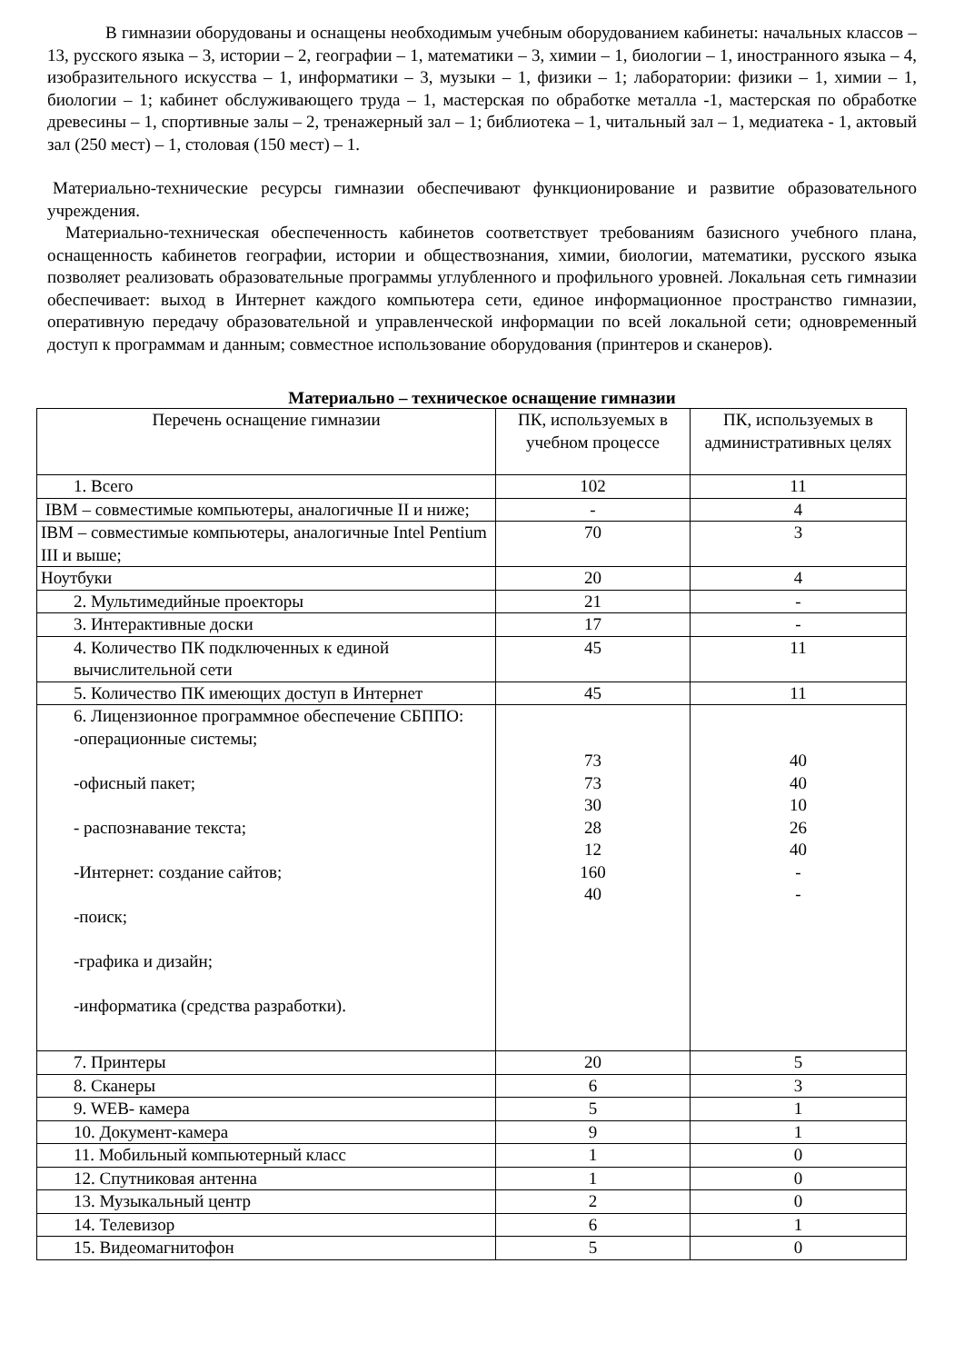В гимназии оборудованы и оснащены необходимым учебным оборудованием кабинеты: начальных классов – 13, русского языка – 3, истории – 2, географии – 1, математики – 3, химии – 1, биологии – 1, иностранного языка – 4, изобразительного искусства – 1, информатики – 3, музыки – 1, физики – 1; лаборатории: физики – 1, химии – 1, биологии – 1; кабинет обслуживающего труда – 1, мастерская по обработке металла -1, мастерская по обработке древесины – 1, спортивные залы – 2, тренажерный зал – 1; библиотека – 1, читальный зал – 1, медиатека - 1, актовый зал (250 мест) – 1, столовая (150 мест) – 1.
Материально-технические ресурсы гимназии обеспечивают функционирование и развитие образовательного учреждения.
Материально-техническая обеспеченность кабинетов соответствует требованиям базисного учебного плана, оснащенность кабинетов географии, истории и обществознания, химии, биологии, математики, русского языка позволяет реализовать образовательные программы углубленного и профильного уровней. Локальная сеть гимназии обеспечивает: выход в Интернет каждого компьютера сети, единое информационное пространство гимназии, оперативную передачу образовательной и управленческой информации по всей локальной сети; одновременный доступ к программам и данным; совместное использование оборудования (принтеров и сканеров).
Материально – техническое оснащение гимназии
| Перечень оснащение гимназии | ПК, используемых в учебном процессе | ПК, используемых в административных целях |
| 1. Всего | 102 | 11 |
| IBM – совместимые компьютеры, аналогичные II и ниже; | - | 4 |
| IBM – совместимые компьютеры, аналогичные Intel Pentium III и выше; | 70 | 3 |
| Ноутбуки | 20 | 4 |
| 2. Мультимедийные проекторы | 21 | - |
| 3. Интерактивные доски | 17 | - |
| 4. Количество ПК подключенных к единой вычислительной сети | 45 | 11 |
| 5. Количество ПК имеющих доступ в Интернет | 45 | 11 |
| 6. Лицензионное программное обеспечение СБППО: -операционные системы; -офисный пакет; - распознавание текста; -Интернет: создание сайтов; -поиск; -графика и дизайн; -информатика (средства разработки). | 73 73 30 28 12 160 40 | 40 40 10 26 40 - - |
| 7. Принтеры | 20 | 5 |
| 8. Сканеры | 6 | 3 |
| 9. WEB- камера | 5 | 1 |
| 10. Документ-камера | 9 | 1 |
| 11. Мобильный компьютерный класс | 1 | 0 |
| 12. Спутниковая антенна | 1 | 0 |
| 13. Музыкальный центр | 2 | 0 |
| 14. Телевизор | 6 | 1 |
| 15. Видеомагнитофон | 5 | 0 |